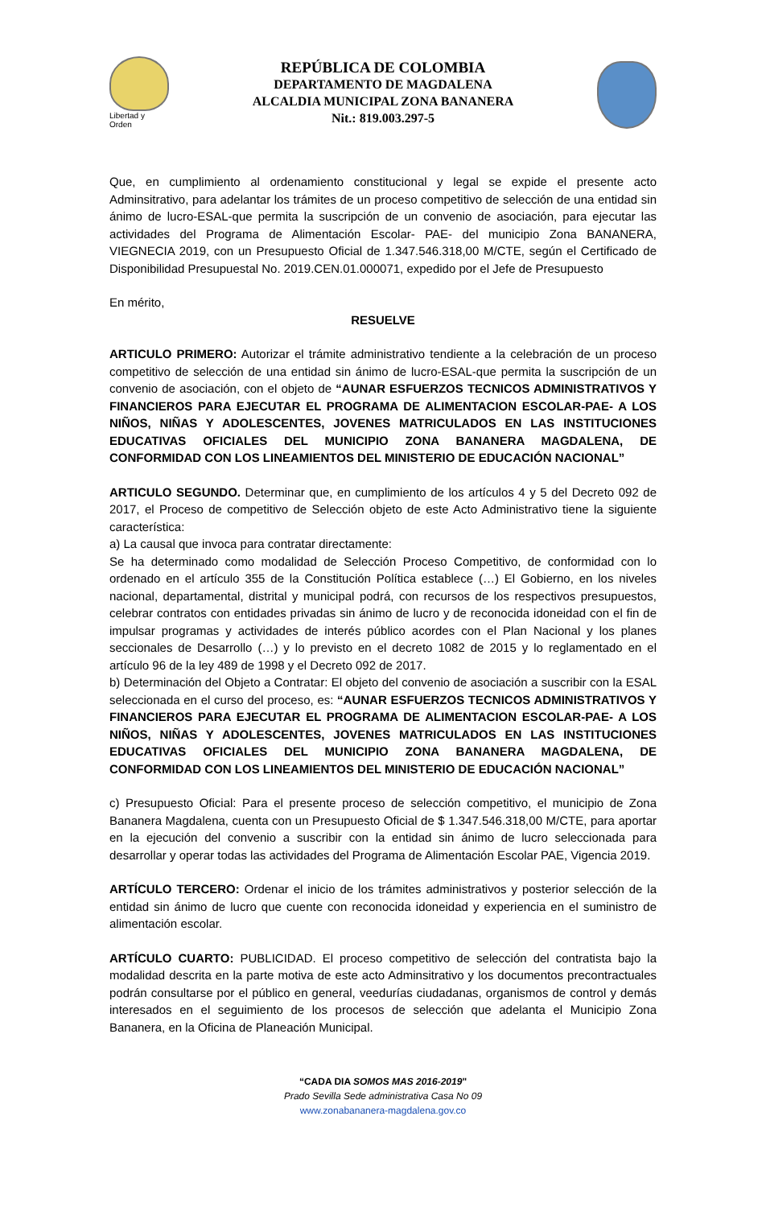Libertad y Orden
REPÚBLICA DE COLOMBIA
DEPARTAMENTO DE MAGDALENA
ALCALDIA MUNICIPAL ZONA BANANERA
Nit.: 819.003.297-5
Que, en cumplimiento al ordenamiento constitucional y legal se expide el presente acto Adminsitrativo, para adelantar los trámites de un proceso competitivo de selección de una entidad sin ánimo de lucro-ESAL-que permita la suscripción de un convenio de asociación, para ejecutar las actividades del Programa de Alimentación Escolar- PAE- del municipio Zona BANANERA, VIEGNECIA 2019, con un Presupuesto Oficial de 1.347.546.318,00 M/CTE, según el Certificado de Disponibilidad Presupuestal No. 2019.CEN.01.000071, expedido por el Jefe de Presupuesto
En mérito,
RESUELVE
ARTICULO PRIMERO: Autorizar el trámite administrativo tendiente a la celebración de un proceso competitivo de selección de una entidad sin ánimo de lucro-ESAL-que permita la suscripción de un convenio de asociación, con el objeto de “AUNAR ESFUERZOS TECNICOS ADMINISTRATIVOS Y FINANCIEROS PARA EJECUTAR EL PROGRAMA DE ALIMENTACION ESCOLAR-PAE- A LOS NIÑOS, NIÑAS Y ADOLESCENTES, JOVENES MATRICULADOS EN LAS INSTITUCIONES EDUCATIVAS OFICIALES DEL MUNICIPIO ZONA BANANERA MAGDALENA, DE CONFORMIDAD CON LOS LINEAMIENTOS DEL MINISTERIO DE EDUCACIÓN NACIONAL”
ARTICULO SEGUNDO. Determinar que, en cumplimiento de los artículos 4 y 5 del Decreto 092 de 2017, el Proceso de competitivo de Selección objeto de este Acto Administrativo tiene la siguiente característica:
a) La causal que invoca para contratar directamente:
Se ha determinado como modalidad de Selección Proceso Competitivo, de conformidad con lo ordenado en el artículo 355 de la Constitución Política establece (…) El Gobierno, en los niveles nacional, departamental, distrital y municipal podrá, con recursos de los respectivos presupuestos, celebrar contratos con entidades privadas sin ánimo de lucro y de reconocida idoneidad con el fin de impulsar programas y actividades de interés público acordes con el Plan Nacional y los planes seccionales de Desarrollo (…) y lo previsto en el decreto 1082 de 2015 y lo reglamentado en el artículo 96 de la ley 489 de 1998 y el Decreto 092 de 2017.
b) Determinación del Objeto a Contratar: El objeto del convenio de asociación a suscribir con la ESAL seleccionada en el curso del proceso, es: “AUNAR ESFUERZOS TECNICOS ADMINISTRATIVOS Y FINANCIEROS PARA EJECUTAR EL PROGRAMA DE ALIMENTACION ESCOLAR-PAE- A LOS NIÑOS, NIÑAS Y ADOLESCENTES, JOVENES MATRICULADOS EN LAS INSTITUCIONES EDUCATIVAS OFICIALES DEL MUNICIPIO ZONA BANANERA MAGDALENA, DE CONFORMIDAD CON LOS LINEAMIENTOS DEL MINISTERIO DE EDUCACIÓN NACIONAL”
c) Presupuesto Oficial: Para el presente proceso de selección competitivo, el municipio de Zona Bananera Magdalena, cuenta con un Presupuesto Oficial de $ 1.347.546.318,00 M/CTE, para aportar en la ejecución del convenio a suscribir con la entidad sin ánimo de lucro seleccionada para desarrollar y operar todas las actividades del Programa de Alimentación Escolar PAE, Vigencia 2019.
ARTÍCULO TERCERO: Ordenar el inicio de los trámites administrativos y posterior selección de la entidad sin ánimo de lucro que cuente con reconocida idoneidad y experiencia en el suministro de alimentación escolar.
ARTÍCULO CUARTO: PUBLICIDAD. El proceso competitivo de selección del contratista bajo la modalidad descrita en la parte motiva de este acto Adminsitrativo y los documentos precontractuales podrán consultarse por el público en general, veedurías ciudadanas, organismos de control y demás interesados en el seguimiento de los procesos de selección que adelanta el Municipio Zona Bananera, en la Oficina de Planeación Municipal.
“CADA DIA SOMOS MAS 2016-2019"
Prado Sevilla Sede administrativa Casa No 09
www.zonabananera-magdalena.gov.co